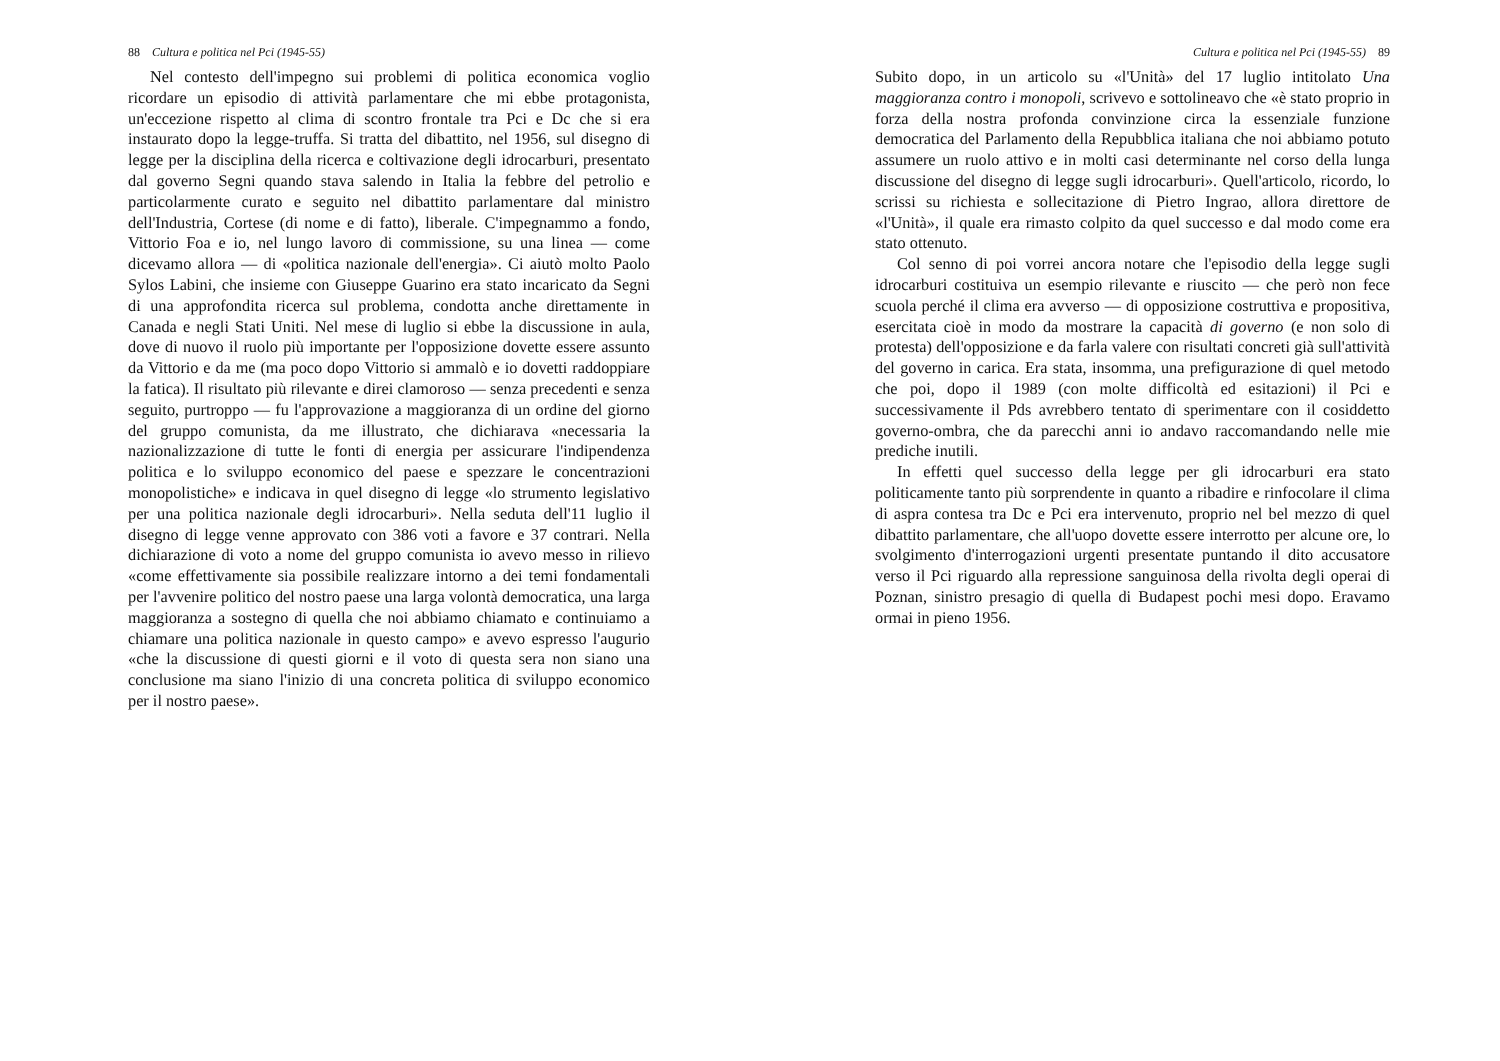88 Cultura e politica nel Pci (1945-55)
Nel contesto dell'impegno sui problemi di politica economica voglio ricordare un episodio di attività parlamentare che mi ebbe protagonista, un'eccezione rispetto al clima di scontro frontale tra Pci e Dc che si era instaurato dopo la legge-truffa. Si tratta del dibattito, nel 1956, sul disegno di legge per la disciplina della ricerca e coltivazione degli idrocarburi, presentato dal governo Segni quando stava salendo in Italia la febbre del petrolio e particolarmente curato e seguito nel dibattito parlamentare dal ministro dell'Industria, Cortese (di nome e di fatto), liberale. C'impegnammo a fondo, Vittorio Foa e io, nel lungo lavoro di commissione, su una linea — come dicevamo allora — di «politica nazionale dell'energia». Ci aiutò molto Paolo Sylos Labini, che insieme con Giuseppe Guarino era stato incaricato da Segni di una approfondita ricerca sul problema, condotta anche direttamente in Canada e negli Stati Uniti. Nel mese di luglio si ebbe la discussione in aula, dove di nuovo il ruolo più importante per l'opposizione dovette essere assunto da Vittorio e da me (ma poco dopo Vittorio si ammalò e io dovetti raddoppiare la fatica). Il risultato più rilevante e direi clamoroso — senza precedenti e senza seguito, purtroppo — fu l'approvazione a maggioranza di un ordine del giorno del gruppo comunista, da me illustrato, che dichiarava «necessaria la nazionalizzazione di tutte le fonti di energia per assicurare l'indipendenza politica e lo sviluppo economico del paese e spezzare le concentrazioni monopolistiche» e indicava in quel disegno di legge «lo strumento legislativo per una politica nazionale degli idrocarburi». Nella seduta dell'11 luglio il disegno di legge venne approvato con 386 voti a favore e 37 contrari. Nella dichiarazione di voto a nome del gruppo comunista io avevo messo in rilievo «come effettivamente sia possibile realizzare intorno a dei temi fondamentali per l'avvenire politico del nostro paese una larga volontà democratica, una larga maggioranza a sostegno di quella che noi abbiamo chiamato e continuiamo a chiamare una politica nazionale in questo campo» e avevo espresso l'augurio «che la discussione di questi giorni e il voto di questa sera non siano una conclusione ma siano l'inizio di una concreta politica di sviluppo economico per il nostro paese».
Cultura e politica nel Pci (1945-55) 89
Subito dopo, in un articolo su «l'Unità» del 17 luglio intitolato Una maggioranza contro i monopoli, scrivevo e sottolineavo che «è stato proprio in forza della nostra profonda convinzione circa la essenziale funzione democratica del Parlamento della Repubblica italiana che noi abbiamo potuto assumere un ruolo attivo e in molti casi determinante nel corso della lunga discussione del disegno di legge sugli idrocarburi». Quell'articolo, ricordo, lo scrissi su richiesta e sollecitazione di Pietro Ingrao, allora direttore de «l'Unità», il quale era rimasto colpito da quel successo e dal modo come era stato ottenuto.
Col senno di poi vorrei ancora notare che l'episodio della legge sugli idrocarburi costituiva un esempio rilevante e riuscito — che però non fece scuola perché il clima era avverso — di opposizione costruttiva e propositiva, esercitata cioè in modo da mostrare la capacità di governo (e non solo di protesta) dell'opposizione e da farla valere con risultati concreti già sull'attività del governo in carica. Era stata, insomma, una prefigurazione di quel metodo che poi, dopo il 1989 (con molte difficoltà ed esitazioni) il Pci e successivamente il Pds avrebbero tentato di sperimentare con il cosiddetto governo-ombra, che da parecchi anni io andavo raccomandando nelle mie prediche inutili.
In effetti quel successo della legge per gli idrocarburi era stato politicamente tanto più sorprendente in quanto a ribadire e rinfocolare il clima di aspra contesa tra Dc e Pci era intervenuto, proprio nel bel mezzo di quel dibattito parlamentare, che all'uopo dovette essere interrotto per alcune ore, lo svolgimento d'interrogazioni urgenti presentate puntando il dito accusatore verso il Pci riguardo alla repressione sanguinosa della rivolta degli operai di Poznan, sinistro presagio di quella di Budapest pochi mesi dopo. Eravamo ormai in pieno 1956.